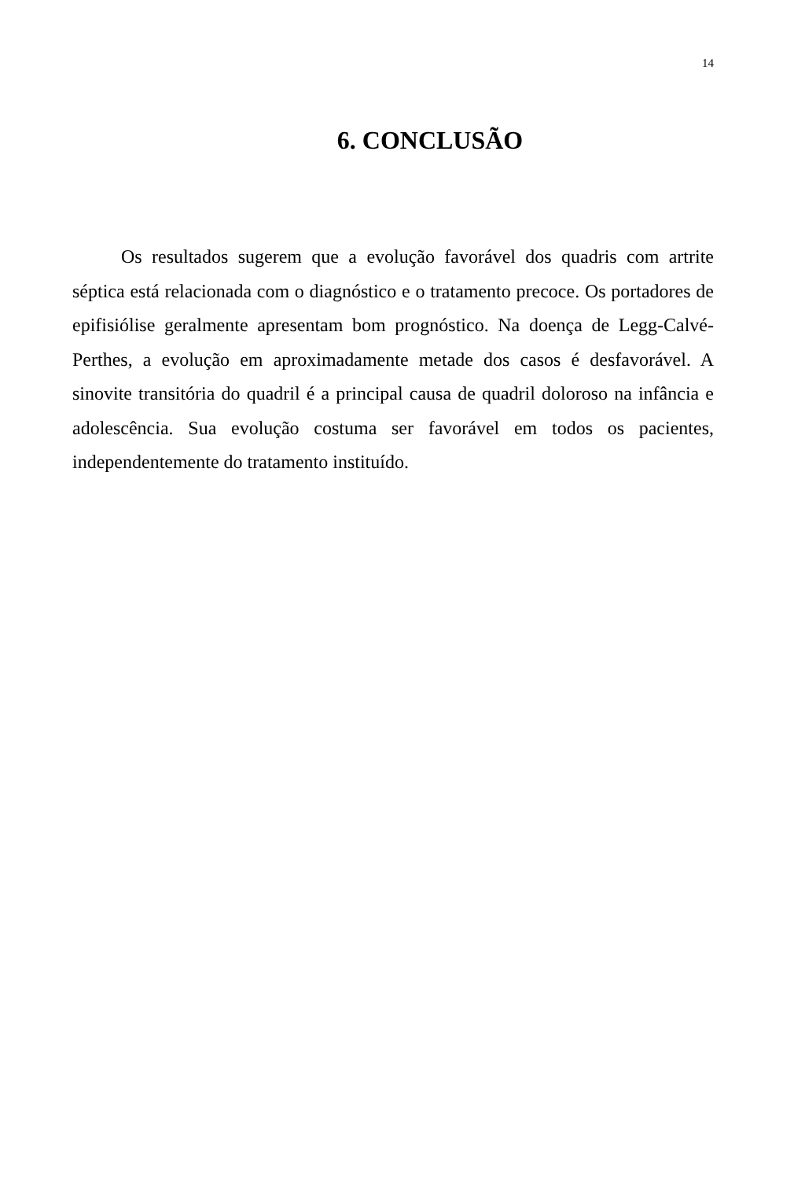14
6. CONCLUSÃO
Os resultados sugerem que a evolução favorável dos quadris com artrite séptica está relacionada com o diagnóstico e o tratamento precoce. Os portadores de epifisiólise geralmente apresentam bom prognóstico. Na doença de Legg-Calvé-Perthes, a evolução em aproximadamente metade dos casos é desfavorável. A sinovite transitória do quadril é a principal causa de quadril doloroso na infância e adolescência. Sua evolução costuma ser favorável em todos os pacientes, independentemente do tratamento instituído.